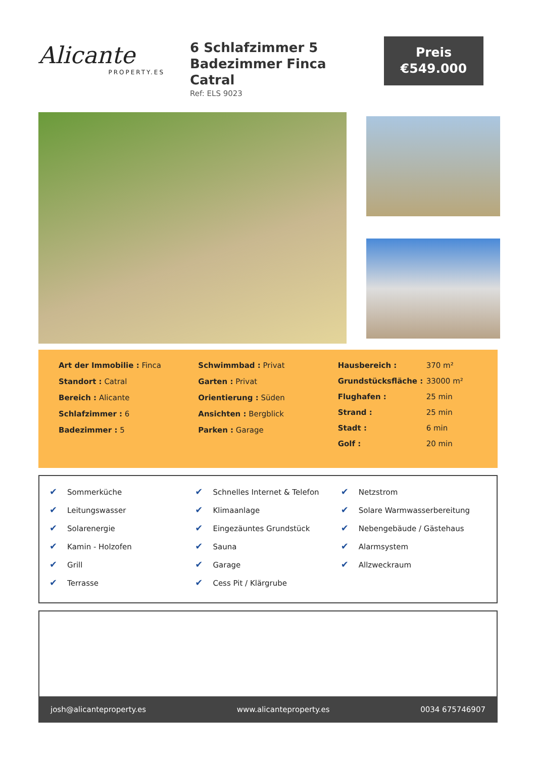Alicante
PROPERTY.ES
6 Schlafzimmer 5 Badezimmer Finca Catral
Ref: ELS 9023
Preis
€549.000
Art der Immobilie : Finca
Standort : Catral
Bereich : Alicante
Schlafzimmer : 6
Badezimmer : 5
Schwimmbad : Privat
Garten : Privat
Orientierung : Süden
Ansichten : Bergblick
Parken : Garage
| Hausbereich : | 370 m² |
| Grundstücksfläche : | 33000 m² |
| Flughafen : | 25 min |
| Strand : | 25 min |
| Stadt : | 6 min |
| Golf : | 20 min |
✔ Sommerküche
✔ Leitungswasser
✔ Solarenergie
✔ Kamin - Holzofen
✔ Grill
✔ Terrasse
✔ Schnelles Internet & Telefon
✔ Klimaanlage
✔ Eingezäuntes Grundstück
✔ Sauna
✔ Garage
✔ Cess Pit / Klärgrube
✔ Netzstrom
✔ Solare Warmwasserbereitung
✔ Nebengebäude / Gästehaus
✔ Alarmsystem
✔ Allzweckraum
josh@alicanteproperty.es www.alicanteproperty.es 0034 675746907